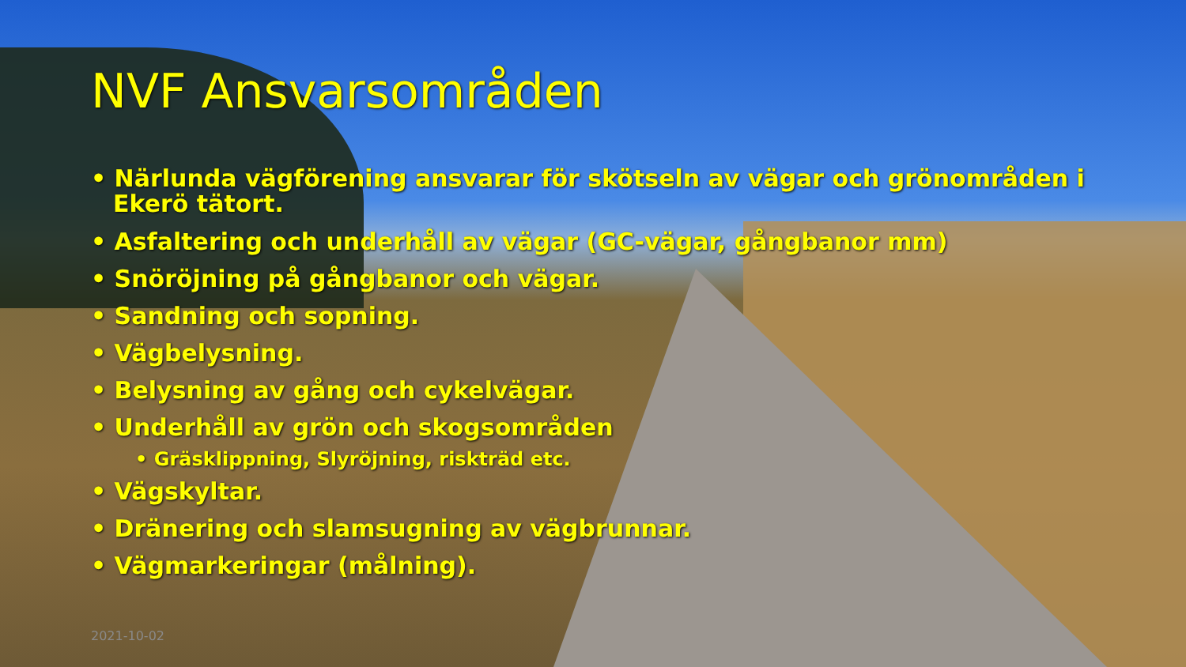NVF Ansvarsområden
• Närlunda vägförening ansvarar för skötseln av vägar och grönområden i Ekerö tätort.
• Asfaltering och underhåll av vägar (GC-vägar, gångbanor mm)
• Snöröjning på gångbanor och vägar.
• Sandning och sopning.
• Vägbelysning.
• Belysning av gång och cykelvägar.
• Underhåll av grön och skogsområden
• Gräsklippning, Slyröjning, riskträd etc.
• Vägskyltar.
• Dränering och slamsugning av vägbrunnar.
• Vägmarkeringar (målning).
2021-10-02